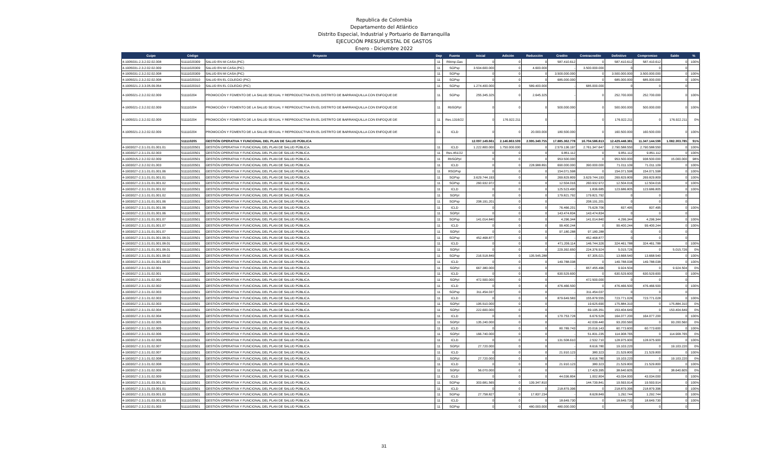Republica de Colombia
Departamento del Atlántico
Distrito Especial, Industrial y Portuario de Barranquilla
EJECUCIÓN PRESUPUESTAL DE GASTOS
Enero - Diciembre 2022
| Cuipo | Código | Proyecto | Dep | Fuente | Inicial | Adición | Reducción | Credito | Contracredito | Definitivo | Compromiso | Saldo | % |
| --- | --- | --- | --- | --- | --- | --- | --- | --- | --- | --- | --- | --- | --- |
| 4-1905031-2.3.2.02.02.008 | 51111020309 | SALUD EN MI CASA (PIC) | 11 | RbImp.Gas | 0 | 0 | 0 | 587.410.612 | 0 | 587.410.612 | 587.410.612 | 0 | 100% |
| 4-1905031-2.3.2.02.02.009 | 51111020309 | SALUD EN MI CASA (PIC) | 11 | SGPsp | 3.504.600.000 | 0 | 4.600.000 | - | 3.500.000.000 | 0 | 0 | 0 | |
| 4-1905031-2.3.2.02.02.008 | 51111020309 | SALUD EN MI CASA (PIC) | 11 | SGPsp | 0 | 0 | 0 | 3.500.000.000 | 0 | 3.500.000.000 | 3.500.000.000 | 0 | 100% |
| 4-1905021-2.3.2.02.02.008 | 51111020310 | SALUD EN EL COLEGIO (PIC) | 11 | SGPsp | 0 | 0 | 0 | 685.000.000 | 0 | 685.000.000 | 685.000.000 | 0 | 100% |
| 4-1905021-2.3.3.05.09.054 | 51111020310 | SALUD EN EL COLEGIO (PIC) | 11 | SGPsp | 1.274.400.000 | 0 | 589.400.000 | - | 685.000.000 | 0 | 0 | 0 | |
| 4-1905021-2.3.2.02.02.009 | 511110204 | PROMOCIÓN Y FOMENTO DE LA SALUD SEXUAL Y REPRODUCTIVA EN EL DISTRITO DE BARRANQUILLA CON ENFOQUE DE | 11 | SGPsp | 255.345.325 | 0 | 2.645.325 | - | 0 | 252.700.000 | 252.700.000 | 0 | 100% |
| 4-1905021-2.3.2.02.02.009 | 511110204 | PROMOCIÓN Y FOMENTO DE LA SALUD SEXUAL Y REPRODUCTIVA EN EL DISTRITO DE BARRANQUILLA CON ENFOQUE DE | 11 | RbSGPpl | 0 | 0 | 0 | 500.000.000 | 0 | 500.000.000 | 500.000.000 | 0 | 100% |
| 4-1905021-2.3.2.02.02.009 | 511110204 | PROMOCIÓN Y FOMENTO DE LA SALUD SEXUAL Y REPRODUCTIVA EN EL DISTRITO DE BARRANQUILLA CON ENFOQUE DE | 11 | Res.1316/22 | 0 | 176.922.211 | 0 | - | 0 | 176.922.211 | 0 | 176.922.211 | 0% |
| 4-1905021-2.3.2.02.02.009 | 511110204 | PROMOCIÓN Y FOMENTO DE LA SALUD SEXUAL Y REPRODUCTIVA EN EL DISTRITO DE BARRANQUILLA CON ENFOQUE DE | 11 | ICLD | 0 | 0 | 20.000.000 | 180.500.000 | 0 | 160.500.000 | 160.500.000 | 0 | 100% |
| | 511110205 | GESTIÓN OPERATIVA Y FUNCIONAL DEL PLAN DE SALUD PÚBLICA | | | 12.097.149.661 | 2.146.863.509 | 2.995.340.755 | 17.885.362.778 | 16.704.586.813 | 12.429.448.381 | 11.347.144.596 | 1.082.303.785 | 91% |
| 4-1903027-2.3.1.01.01.001.01 | 51111020501 | GESTIÓN OPERATIVA Y FUNCIONAL DEL PLAN DE SALUD PÚBLICA. | 11 | ICLD | 1.222.800.000 | 1.750.000.000 | 0 | 2.579.136.197 | 2.761.347.647 | 2.790.588.550 | 2.790.588.550 | 0 | 100% |
| 4-1903027-2.3.1.01.02.003 | 51111020501 | GESTIÓN OPERATIVA Y FUNCIONAL DEL PLAN DE SALUD PÚBLICA. | 11 | Res.451/22 | 0 | 0 | 0 | 9.851.112 | 0 | 9.851.112 | 9.851.112 | 0 | 100% |
| 4-1905015-2.3.2.02.02.009 | 51111020501 | GESTIÓN OPERATIVA Y FUNCIONAL DEL PLAN DE SALUD PÚBLICA. | 11 | RbSGPpl | 0 | 0 | 0 | 953.500.000 | 0 | 953.500.000 | 938.500.000 | 15.000.000 | 98% |
| 4-1903027-2.3.2.02.01.003 | 51111020501 | GESTIÓN OPERATIVA Y FUNCIONAL DEL PLAN DE SALUD PÚBLICA. | 11 | ICLD | 0 | 0 | 228.988.891 | 690.000.000 | 390.000.000 | 71.011.109 | 71.011.109 | 0 | 100% |
| 4-1903027-2.3.1.01.01.001.06 | 51111020501 | GESTIÓN OPERATIVA Y FUNCIONAL DEL PLAN DE SALUD PÚBLICA. | 11 | RSGPsp | 0 | 0 | 0 | 154.071.598 | 0 | 154.071.598 | 154.071.598 | 0 | 100% |
| 4-1903027-2.3.1.01.01.001.01 | 51111020501 | GESTIÓN OPERATIVA Y FUNCIONAL DEL PLAN DE SALUD PÚBLICA. | 11 | SGPsp | 3.629.744.193 | 0 | 0 | 269.829.809 | 3.629.744.193 | 269.829.809 | 269.829.809 | 0 | 100% |
| 4-1903027-2.3.1.01.01.001.02 | 51111020501 | GESTIÓN OPERATIVA Y FUNCIONAL DEL PLAN DE SALUD PÚBLICA. | 11 | SGPsp | 260.932.972 | 0 | 0 | 12.504.016 | 260.932.972 | 12.504.016 | 12.504.016 | 0 | 100% |
| 4-1903027-2.3.1.01.01.001.02 | 51111020501 | GESTIÓN OPERATIVA Y FUNCIONAL DEL PLAN DE SALUD PÚBLICA. | 11 | ICLD | 0 | 0 | 0 | 125.523.490 | 1.836.685 | 123.686.805 | 123.686.805 | 0 | 100% |
| 4-1903027-2.3.1.01.01.001.02 | 51111020501 | GESTIÓN OPERATIVA Y FUNCIONAL DEL PLAN DE SALUD PÚBLICA. | 11 | SGPpl | 0 | 0 | 0 | 179.821.792 | 179.821.792 | 0 | 0 | 0 | |
| 4-1903027-2.3.1.01.01.001.06 | 51111020501 | GESTIÓN OPERATIVA Y FUNCIONAL DEL PLAN DE SALUD PÚBLICA. | 11 | SGPsp | 208.191.201 | 0 | 0 | - | 208.191.201 | 0 | 0 | 0 | |
| 4-1903027-2.3.1.01.01.001.06 | 51111020501 | GESTIÓN OPERATIVA Y FUNCIONAL DEL PLAN DE SALUD PÚBLICA. | 11 | ICLD | 0 | 0 | 0 | 76.466.201 | 75.628.706 | 837.495 | 837.495 | 0 | 100% |
| 4-1903027-2.3.1.01.01.001.06 | 51111020501 | GESTIÓN OPERATIVA Y FUNCIONAL DEL PLAN DE SALUD PÚBLICA. | 11 | SGPpl | 0 | 0 | 0 | 143.474.834 | 143.474.834 | 0 | 0 | 0 | |
| 4-1903027-2.3.1.01.01.001.07 | 51111020501 | GESTIÓN OPERATIVA Y FUNCIONAL DEL PLAN DE SALUD PÚBLICA. | 11 | SGPsp | 141.014.840 | 0 | 0 | 4.296.344 | 141.014.840 | 4.296.344 | 4.296.344 | 0 | 100% |
| 4-1903027-2.3.1.01.01.001.07 | 51111020501 | GESTIÓN OPERATIVA Y FUNCIONAL DEL PLAN DE SALUD PÚBLICA. | 11 | ICLD | 0 | 0 | 0 | 99.400.244 | 0 | 99.400.244 | 99.400.244 | 0 | 100% |
| 4-1903027-2.3.1.01.01.001.07 | 51111020501 | GESTIÓN OPERATIVA Y FUNCIONAL DEL PLAN DE SALUD PÚBLICA. | 11 | SGPpl | 0 | 0 | 0 | 97.180.288 | 97.180.288 | 0 | 0 | 0 | |
| 4-1903027-2.3.1.01.01.001.08.01 | 51111020501 | GESTIÓN OPERATIVA Y FUNCIONAL DEL PLAN DE SALUD PÚBLICA. | 11 | SGPsp | 452.468.877 | 0 | 0 | - | 452.468.877 | 0 | 0 | 0 | |
| 4-1903027-2.3.1.01.01.001.08.01 | 51111020501 | GESTIÓN OPERATIVA Y FUNCIONAL DEL PLAN DE SALUD PÚBLICA. | 11 | ICLD | 0 | 0 | 0 | 471.206.114 | 146.744.326 | 324.461.788 | 324.461.788 | 0 | 100% |
| 4-1903027-2.3.1.01.01.001.08.01 | 51111020501 | GESTIÓN OPERATIVA Y FUNCIONAL DEL PLAN DE SALUD PÚBLICA. | 11 | SGPpl | 0 | 0 | 0 | 229.392.650 | 224.376.924 | 5.015.726 | 0 | 5.015.726 | 0% |
| 4-1903027-2.3.1.01.01.001.08.02 | 51111020501 | GESTIÓN OPERATIVA Y FUNCIONAL DEL PLAN DE SALUD PÚBLICA. | 11 | SGPsp | 216.518.849 | 0 | 135.545.288 | - | 67.305.021 | 13.668.540 | 13.668.540 | 0 | 100% |
| 4-1903027-2.3.1.01.01.001.08.02 | 51111020501 | GESTIÓN OPERATIVA Y FUNCIONAL DEL PLAN DE SALUD PÚBLICA. | 11 | ICLD | 0 | 0 | 0 | 149.788.038 | 0 | 149.788.038 | 149.788.038 | 0 | 100% |
| 4-1903027-2.3.1.01.02.001 | 51111020501 | GESTIÓN OPERATIVA Y FUNCIONAL DEL PLAN DE SALUD PÚBLICA. | 11 | SGPpl | 667.380.000 | 0 | 0 | - | 657.455.496 | 9.924.504 | 0 | 9.924.504 | 0% |
| 4-1903027-2.3.1.01.02.001 | 51111020501 | GESTIÓN OPERATIVA Y FUNCIONAL DEL PLAN DE SALUD PÚBLICA. | 11 | ICLD | 0 | 0 | 0 | 630.529.600 | 0 | 630.529.600 | 630.529.600 | 0 | 100% |
| 4-1903027-2.3.1.01.02.002 | 51111020501 | GESTIÓN OPERATIVA Y FUNCIONAL DEL PLAN DE SALUD PÚBLICA. | 11 | SGPpl | 472.500.000 | 0 | 0 | - | 472.500.000 | 0 | 0 | 0 | |
| 4-1903027-2.3.1.01.02.002 | 51111020501 | GESTIÓN OPERATIVA Y FUNCIONAL DEL PLAN DE SALUD PÚBLICA. | 11 | ICLD | 0 | 0 | 0 | 476.466.500 | 0 | 476.466.500 | 476.466.500 | 0 | 100% |
| 4-1903027-2.3.1.01.02.003 | 51111020501 | GESTIÓN OPERATIVA Y FUNCIONAL DEL PLAN DE SALUD PÚBLICA. | 11 | SGPsp | 311.454.037 | 0 | 0 | - | 311.454.037 | 0 | 0 | 0 | |
| 4-1903027-2.3.1.01.02.003 | 51111020501 | GESTIÓN OPERATIVA Y FUNCIONAL DEL PLAN DE SALUD PÚBLICA. | 11 | ICLD | 0 | 0 | 0 | 879.649.583 | 155.878.555 | 723.771.028 | 723.771.028 | 0 | 100% |
| 4-1903027-2.3.1.01.02.003 | 51111020501 | GESTIÓN OPERATIVA Y FUNCIONAL DEL PLAN DE SALUD PÚBLICA. | 11 | SGPpl | 195.510.000 | 0 | 0 | - | 19.625.690 | 175.884.310 | 0 | 175.884.310 | 0% |
| 4-1903027-2.3.1.01.02.004 | 51111020501 | GESTIÓN OPERATIVA Y FUNCIONAL DEL PLAN DE SALUD PÚBLICA. | 11 | SGPpl | 222.600.000 | 0 | 0 | - | 69.195.351 | 153.404.649 | 0 | 153.404.649 | 0% |
| 4-1903027-2.3.1.01.02.004 | 51111020501 | GESTIÓN OPERATIVA Y FUNCIONAL DEL PLAN DE SALUD PÚBLICA. | 11 | ICLD | 0 | 0 | 0 | 170.753.728 | 6.676.528 | 164.077.200 | 164.077.200 | 0 | 100% |
| 4-1903027-2.3.1.01.02.005 | 51111020501 | GESTIÓN OPERATIVA Y FUNCIONAL DEL PLAN DE SALUD PÚBLICA. | 11 | SGPpl | 135.240.000 | 0 | 0 | - | 42.039.440 | 93.200.560 | 0 | 93.200.560 | 0% |
| 4-1903027-2.3.1.01.02.005 | 51111020501 | GESTIÓN OPERATIVA Y FUNCIONAL DEL PLAN DE SALUD PÚBLICA. | 11 | ICLD | 0 | 0 | 0 | 80.789.743 | 20.016.143 | 60.773.600 | 60.773.600 | 0 | 100% |
| 4-1903027-2.3.1.01.02.006 | 51111020501 | GESTIÓN OPERATIVA Y FUNCIONAL DEL PLAN DE SALUD PÚBLICA. | 11 | SGPpl | 166.740.000 | 0 | 0 | - | 51.831.235 | 114.908.765 | 0 | 114.908.765 | 0% |
| 4-1903027-2.3.1.01.02.006 | 51111020501 | GESTIÓN OPERATIVA Y FUNCIONAL DEL PLAN DE SALUD PÚBLICA. | 11 | ICLD | 0 | 0 | 0 | 131.508.610 | 2.532.710 | 128.975.900 | 128.975.900 | 0 | 100% |
| 4-1903027-2.3.1.01.02.007 | 51111020501 | GESTIÓN OPERATIVA Y FUNCIONAL DEL PLAN DE SALUD PÚBLICA. | 11 | SGPpl | 27.720.000 | 0 | 0 | - | 8.616.780 | 19.103.220 | 0 | 19.103.220 | 0% |
| 4-1903027-2.3.1.01.02.007 | 51111020501 | GESTIÓN OPERATIVA Y FUNCIONAL DEL PLAN DE SALUD PÚBLICA. | 11 | ICLD | 0 | 0 | 0 | 21.910.123 | 380.323 | 21.529.800 | 21.529.800 | 0 | 100% |
| 4-1903027-2.3.1.01.02.008 | 51111020501 | GESTIÓN OPERATIVA Y FUNCIONAL DEL PLAN DE SALUD PÚBLICA. | 11 | SGPpl | 27.720.000 | 0 | 0 | - | 8.616.780 | 19.103.220 | 0 | 19.103.220 | 0% |
| 4-1903027-2.3.1.01.02.008 | 51111020501 | GESTIÓN OPERATIVA Y FUNCIONAL DEL PLAN DE SALUD PÚBLICA. | 11 | ICLD | 0 | 0 | 0 | 21.910.123 | 380.323 | 21.529.800 | 21.529.800 | 0 | 100% |
| 4-1903027-2.3.1.01.02.009 | 51111020501 | GESTIÓN OPERATIVA Y FUNCIONAL DEL PLAN DE SALUD PÚBLICA. | 11 | SGPpl | 56.070.000 | 0 | 0 | - | 17.429.395 | 38.640.605 | 0 | 38.640.605 | 0% |
| 4-1903027-2.3.1.01.02.009 | 51111020501 | GESTIÓN OPERATIVA Y FUNCIONAL DEL PLAN DE SALUD PÚBLICA. | 11 | ICLD | 0 | 0 | 0 | 44.036.804 | 1.002.804 | 43.034.000 | 43.034.000 | 0 | 100% |
| 4-1903027-2.3.1.01.03.001.01 | 51111020501 | GESTIÓN OPERATIVA Y FUNCIONAL DEL PLAN DE SALUD PÚBLICA. | 11 | SGPsp | 303.681.565 | 0 | 139.347.810 | - | 144.739.841 | 19.593.914 | 19.593.914 | 0 | 100% |
| 4-1903027-2.3.1.01.03.001.01 | 51111020501 | GESTIÓN OPERATIVA Y FUNCIONAL DEL PLAN DE SALUD PÚBLICA. | 11 | ICLD | 0 | 0 | 0 | 218.879.396 | 0 | 218.879.396 | 218.879.396 | 0 | 100% |
| 4-1903027-2.3.1.01.03.001.03 | 51111020501 | GESTIÓN OPERATIVA Y FUNCIONAL DEL PLAN DE SALUD PÚBLICA. | 11 | SGPsp | 27.758.827 | 0 | 17.837.234 | - | 8.628.849 | 1.292.744 | 1.292.744 | 0 | 100% |
| 4-1903027-2.3.1.01.03.001.03 | 51111020501 | GESTIÓN OPERATIVA Y FUNCIONAL DEL PLAN DE SALUD PÚBLICA. | 11 | ICLD | 0 | 0 | 0 | 18.649.730 | 0 | 18.649.730 | 18.649.730 | 0 | 100% |
| 4-1903027-2.3.2.02.01.003 | 51111020501 | GESTIÓN OPERATIVA Y FUNCIONAL DEL PLAN DE SALUD PÚBLICA. | 11 | SGPsp | 0 | 0 | 480.000.000 | 480.000.000 | 0 | 0 | 0 | 0 | |
31